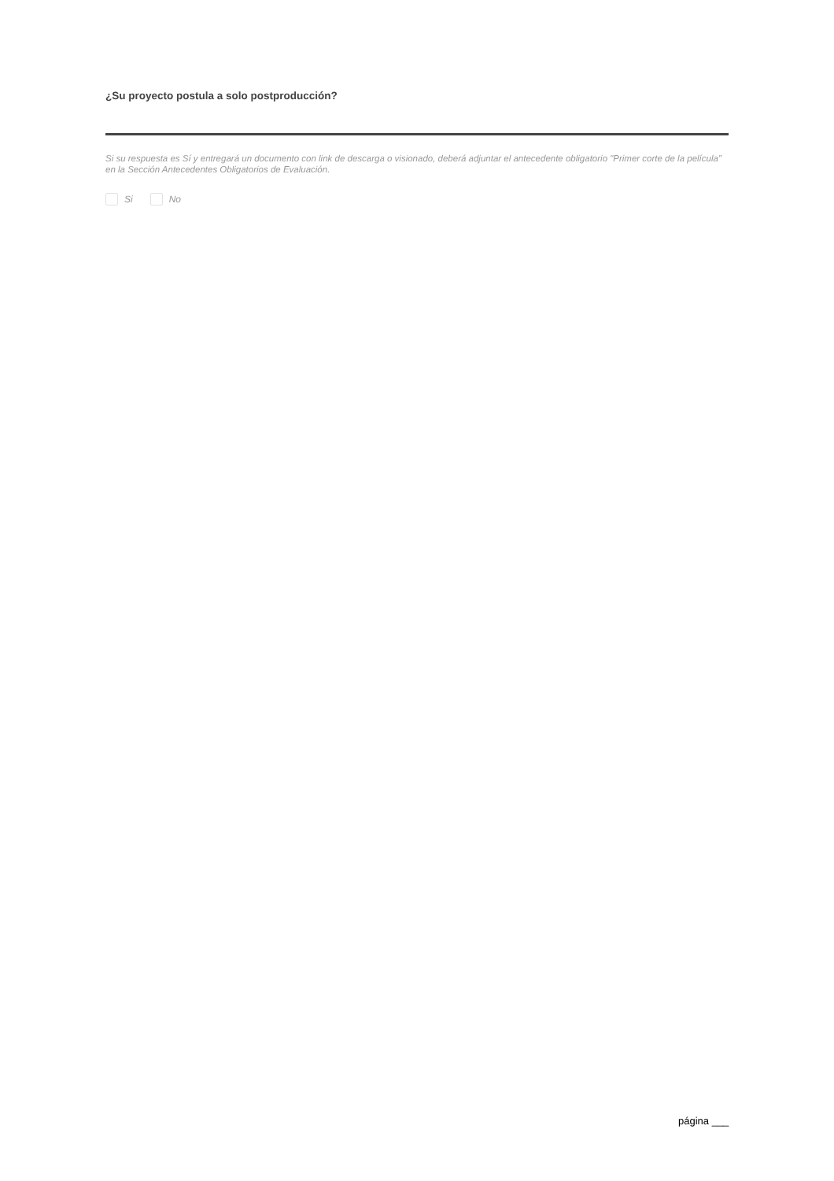¿Su proyecto postula a solo postproducción?
Si su respuesta es Sí y entregará un documento con link de descarga o visionado, deberá adjuntar el antecedente obligatorio "Primer corte de la película” en la Sección Antecedentes Obligatorios de Evaluación.
Si No
página ___